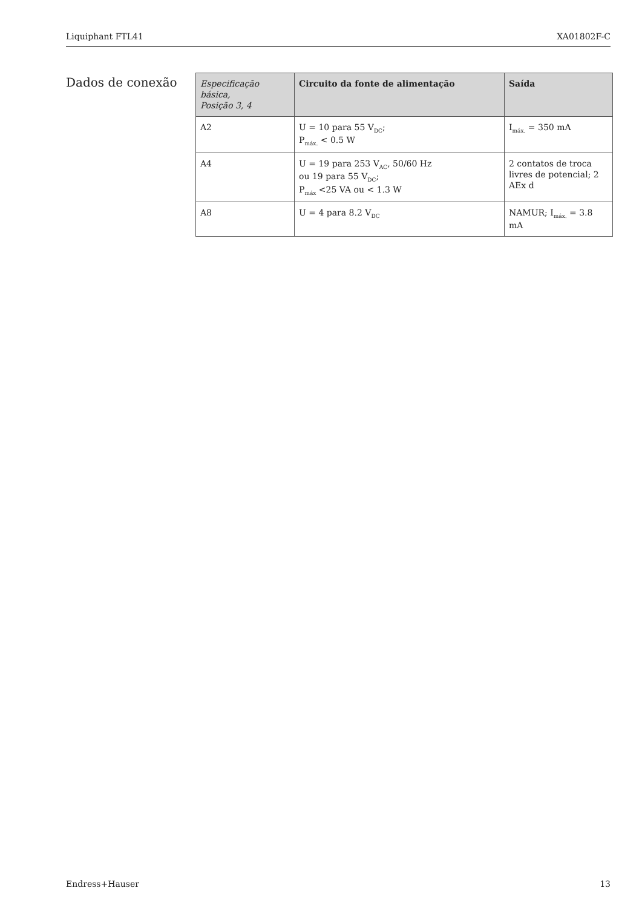Liquiphant FTL41 XA01802F-C
Dados de conexão
| Especificação básica, Posição 3, 4 | Circuito da fonte de alimentação | Saída |
| --- | --- | --- |
| A2 | U = 10 para 55 V<sub>DC</sub>; P<sub>máx.</sub> < 0.5 W | I<sub>máx.</sub> = 350 mA |
| A4 | U = 19 para 253 V<sub>AC</sub>, 50/60 Hz ou 19 para 55 V<sub>DC</sub>; P<sub>máx</sub> <25 VA ou < 1.3 W | 2 contatos de troca livres de potencial; 2 AEx d |
| A8 | U = 4 para 8.2 V<sub>DC</sub> | NAMUR; I<sub>máx.</sub> = 3.8 mA |
Endress+Hauser 13